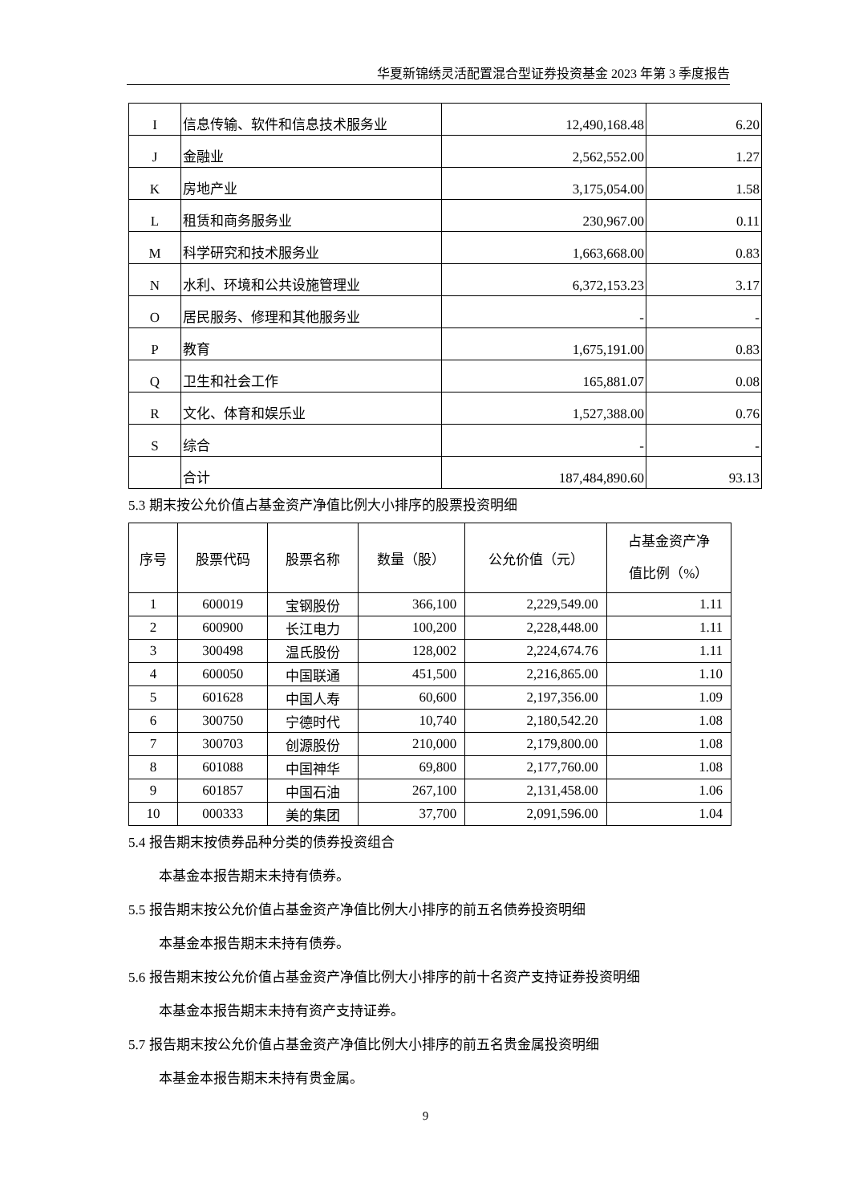华夏新锦绣灵活配置混合型证券投资基金 2023 年第 3 季度报告
| I | 信息传输、软件和信息技术服务业 | 12,490,168.48 | 6.20 |
| J | 金融业 | 2,562,552.00 | 1.27 |
| K | 房地产业 | 3,175,054.00 | 1.58 |
| L | 租赁和商务服务业 | 230,967.00 | 0.11 |
| M | 科学研究和技术服务业 | 1,663,668.00 | 0.83 |
| N | 水利、环境和公共设施管理业 | 6,372,153.23 | 3.17 |
| O | 居民服务、修理和其他服务业 | - | - |
| P | 教育 | 1,675,191.00 | 0.83 |
| Q | 卫生和社会工作 | 165,881.07 | 0.08 |
| R | 文化、体育和娱乐业 | 1,527,388.00 | 0.76 |
| S | 综合 | - | - |
| | 合计 | 187,484,890.60 | 93.13 |
5.3 期末按公允价值占基金资产净值比例大小排序的股票投资明细
| 序号 | 股票代码 | 股票名称 | 数量（股） | 公允价值（元） | 占基金资产净 值比例（%） |
| --- | --- | --- | --- | --- | --- |
| 1 | 600019 | 宝钢股份 | 366,100 | 2,229,549.00 | 1.11 |
| 2 | 600900 | 长江电力 | 100,200 | 2,228,448.00 | 1.11 |
| 3 | 300498 | 温氏股份 | 128,002 | 2,224,674.76 | 1.11 |
| 4 | 600050 | 中国联通 | 451,500 | 2,216,865.00 | 1.10 |
| 5 | 601628 | 中国人寿 | 60,600 | 2,197,356.00 | 1.09 |
| 6 | 300750 | 宁德时代 | 10,740 | 2,180,542.20 | 1.08 |
| 7 | 300703 | 创源股份 | 210,000 | 2,179,800.00 | 1.08 |
| 8 | 601088 | 中国神华 | 69,800 | 2,177,760.00 | 1.08 |
| 9 | 601857 | 中国石油 | 267,100 | 2,131,458.00 | 1.06 |
| 10 | 000333 | 美的集团 | 37,700 | 2,091,596.00 | 1.04 |
5.4 报告期末按债券品种分类的债券投资组合
本基金本报告期末未持有债券。
5.5 报告期末按公允价值占基金资产净值比例大小排序的前五名债券投资明细
本基金本报告期末未持有债券。
5.6 报告期末按公允价值占基金资产净值比例大小排序的前十名资产支持证券投资明细
本基金本报告期末未持有资产支持证券。
5.7 报告期末按公允价值占基金资产净值比例大小排序的前五名贵金属投资明细
本基金本报告期末未持有贵金属。
9